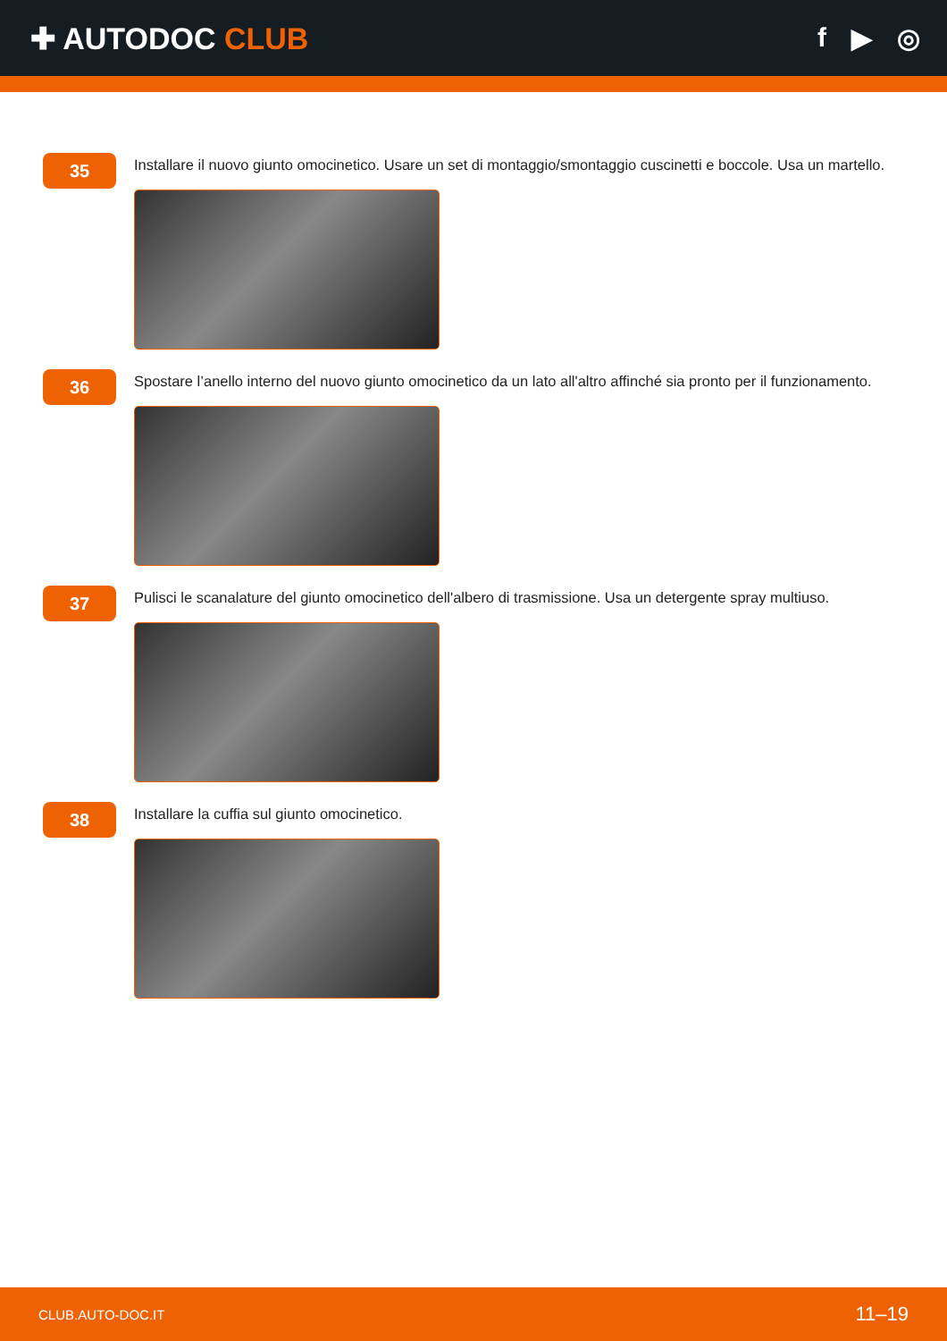✚ AUTODOC CLUB f ▶ ◎
35
Installare il nuovo giunto omocinetico. Usare un set di montaggio/smontaggio cuscinetti e boccole. Usa un martello.
36
Spostare l’anello interno del nuovo giunto omocinetico da un lato all'altro affinché sia pronto per il funzionamento.
37
Pulisci le scanalature del giunto omocinetico dell'albero di trasmissione. Usa un detergente spray multiuso.
38
Installare la cuffia sul giunto omocinetico.
CLUB.AUTO-DOC.IT 11–19